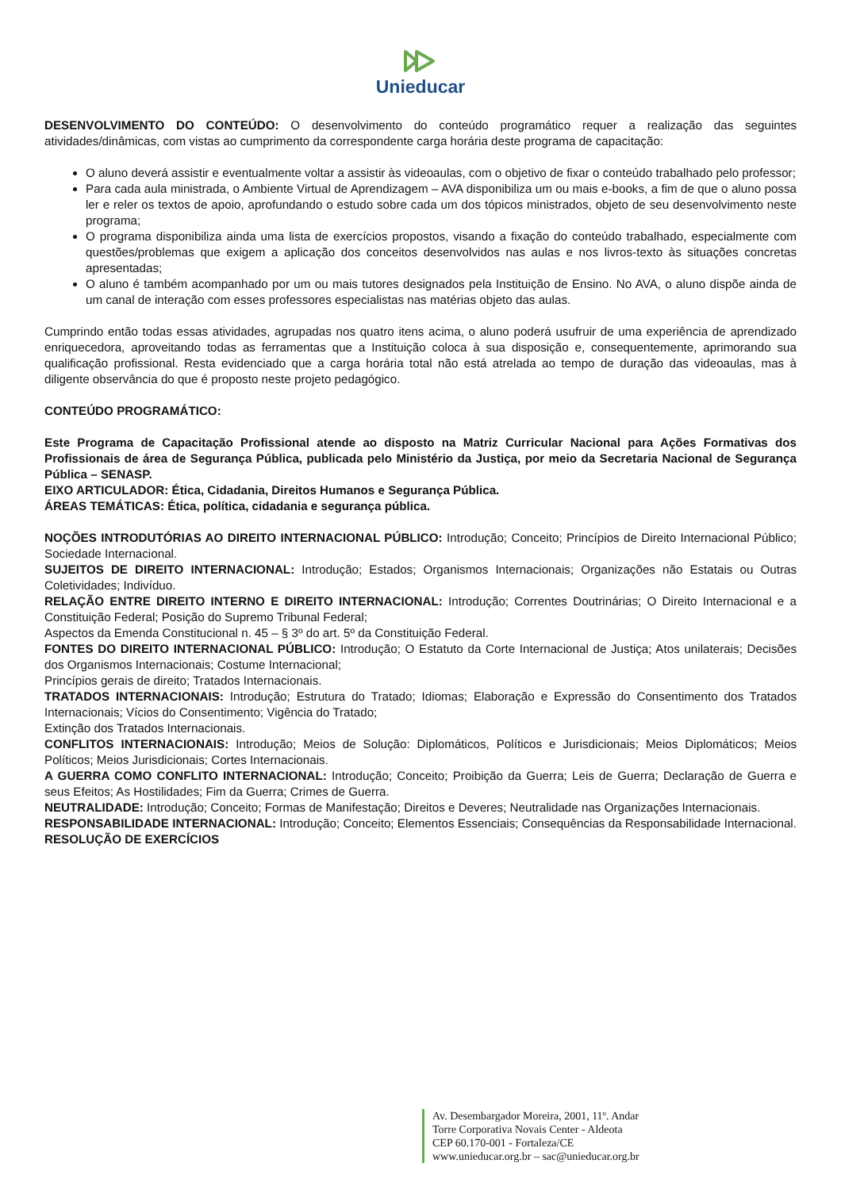Unieducar
DESENVOLVIMENTO DO CONTEÚDO: O desenvolvimento do conteúdo programático requer a realização das seguintes atividades/dinâmicas, com vistas ao cumprimento da correspondente carga horária deste programa de capacitação:
O aluno deverá assistir e eventualmente voltar a assistir às videoaulas, com o objetivo de fixar o conteúdo trabalhado pelo professor;
Para cada aula ministrada, o Ambiente Virtual de Aprendizagem – AVA disponibiliza um ou mais e-books, a fim de que o aluno possa ler e reler os textos de apoio, aprofundando o estudo sobre cada um dos tópicos ministrados, objeto de seu desenvolvimento neste programa;
O programa disponibiliza ainda uma lista de exercícios propostos, visando a fixação do conteúdo trabalhado, especialmente com questões/problemas que exigem a aplicação dos conceitos desenvolvidos nas aulas e nos livros-texto às situações concretas apresentadas;
O aluno é também acompanhado por um ou mais tutores designados pela Instituição de Ensino. No AVA, o aluno dispõe ainda de um canal de interação com esses professores especialistas nas matérias objeto das aulas.
Cumprindo então todas essas atividades, agrupadas nos quatro itens acima, o aluno poderá usufruir de uma experiência de aprendizado enriquecedora, aproveitando todas as ferramentas que a Instituição coloca à sua disposição e, consequentemente, aprimorando sua qualificação profissional. Resta evidenciado que a carga horária total não está atrelada ao tempo de duração das videoaulas, mas à diligente observância do que é proposto neste projeto pedagógico.
CONTEÚDO PROGRAMÁTICO:
Este Programa de Capacitação Profissional atende ao disposto na Matriz Curricular Nacional para Ações Formativas dos Profissionais de área de Segurança Pública, publicada pelo Ministério da Justiça, por meio da Secretaria Nacional de Segurança Pública – SENASP.
EIXO ARTICULADOR: Ética, Cidadania, Direitos Humanos e Segurança Pública.
ÁREAS TEMÁTICAS: Ética, política, cidadania e segurança pública.
NOÇÕES INTRODUTÓRIAS AO DIREITO INTERNACIONAL PÚBLICO: Introdução; Conceito; Princípios de Direito Internacional Público; Sociedade Internacional.
SUJEITOS DE DIREITO INTERNACIONAL: Introdução; Estados; Organismos Internacionais; Organizações não Estatais ou Outras Coletividades; Indivíduo.
RELAÇÃO ENTRE DIREITO INTERNO E DIREITO INTERNACIONAL: Introdução; Correntes Doutrinárias; O Direito Internacional e a Constituição Federal; Posição do Supremo Tribunal Federal;
Aspectos da Emenda Constitucional n. 45 – § 3º do art. 5º da Constituição Federal.
FONTES DO DIREITO INTERNACIONAL PÚBLICO: Introdução; O Estatuto da Corte Internacional de Justiça; Atos unilaterais; Decisões dos Organismos Internacionais; Costume Internacional;
Princípios gerais de direito; Tratados Internacionais.
TRATADOS INTERNACIONAIS: Introdução; Estrutura do Tratado; Idiomas; Elaboração e Expressão do Consentimento dos Tratados Internacionais; Vícios do Consentimento; Vigência do Tratado;
Extinção dos Tratados Internacionais.
CONFLITOS INTERNACIONAIS: Introdução; Meios de Solução: Diplomáticos, Políticos e Jurisdicionais; Meios Diplomáticos; Meios Políticos; Meios Jurisdicionais; Cortes Internacionais.
A GUERRA COMO CONFLITO INTERNACIONAL: Introdução; Conceito; Proibição da Guerra; Leis de Guerra; Declaração de Guerra e seus Efeitos; As Hostilidades; Fim da Guerra; Crimes de Guerra.
NEUTRALIDADE: Introdução; Conceito; Formas de Manifestação; Direitos e Deveres; Neutralidade nas Organizações Internacionais.
RESPONSABILIDADE INTERNACIONAL: Introdução; Conceito; Elementos Essenciais; Consequências da Responsabilidade Internacional.
RESOLUÇÃO DE EXERCÍCIOS
Av. Desembargador Moreira, 2001, 11º. Andar
Torre Corporativa Novais Center - Aldeota
CEP 60.170-001 - Fortaleza/CE
www.unieducar.org.br – sac@unieducar.org.br